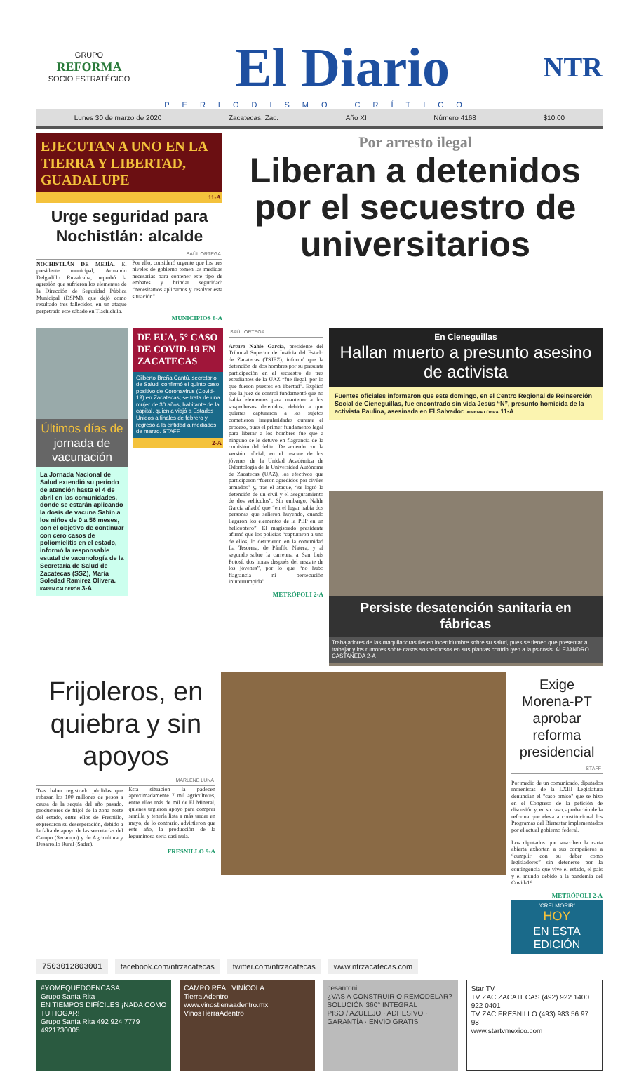GRUPO
REFORMA
SOCIO ESTRATÉGICO
El Diario
NTR
PERIODISMO CRÍTICO
Lunes 30 de marzo de 2020 Zacatecas, Zac. Año XI Número 4168 $10.00
EJECUTAN A UNO EN LA TIERRA Y LIBERTAD, GUADALUPE
11-A
Urge seguridad para Nochistlán: alcalde
SAÚL ORTEGA
NOCHISTLÁN DE MEJÍA. El presidente municipal, Armando Delgadillo Ruvalcaba, reprobó la agresión que sufrieron los elementos de la Dirección de Seguridad Pública Municipal (DSPM), que dejó como resultado tres fallecidos, en un ataque perpetrado este sábado en Tlachichila.
Por ello, consideró urgente que los tres niveles de gobierno tomen las medidas necesarias para contener este tipo de embates y brindar seguridad: “necesitamos aplicarnos y resolver esta situación”.
MUNICIPIOS 8-A
Por arresto ilegal
Liberan a detenidos por el secuestro de universitarios
Últimos días de jornada de vacunación
La Jornada Nacional de Salud extendió su periodo de atención hasta el 4 de abril en las comunidades, donde se estarán aplicando la dosis de vacuna Sabin a los niños de 0 a 56 meses, con el objetivo de continuar con cero casos de poliomielitis en el estado, informó la responsable estatal de vacunología de la Secretaría de Salud de Zacatecas (SSZ), María Soledad Ramírez Olivera. KAREN CALDERÓN 3-A
DE EUA, 5° CASO DE COVID-19 EN ZACATECAS
Gilberto Breña Cantú, secretario de Salud, confirmó el quinto caso positivo de Coronavirus (Covid-19) en Zacatecas; se trata de una mujer de 30 años, habitante de la capital, quien a viajó a Estados Unidos a finales de febrero y regresó a la entidad a mediados de marzo. STAFF
2-A
SAÚL ORTEGA
Arturo Nahle García, presidente del Tribunal Superior de Justicia del Estado de Zacatecas (TSJEZ), informó que la detención de dos hombres por su presunta participación en el secuestro de tres estudiantes de la UAZ “fue ilegal, por lo que fueron puestos en libertad”. Explicó que la juez de control fundamentó que no había elementos para mantener a los sospechosos detenidos, debido a que quienes capturaron a los sujetos cometieron irregularidades durante el proceso, pues el primer fundamento legal para liberar a los hombres fue que a ninguno se le detuvo en flagrancia de la comisión del delito. De acuerdo con la versión oficial, en el rescate de los jóvenes de la Unidad Académica de Odontología de la Universidad Autónoma de Zacatecas (UAZ), los efectivos que participaron “fueron agredidos por civiles armados” y, tras el ataque, “se logró la detención de un civil y el aseguramiento de dos vehículos”. Sin embargo, Nahle García añadió que “en el lugar había dos personas que salieron huyendo, cuando llegaron los elementos de la PEP en un helicóptero”. El magistrado presidente afirmó que los policías “capturaron a uno de ellos, lo detuvieron en la comunidad La Tesorera, de Pánfilo Natera, y al segundo sobre la carretera a San Luis Potosí, dos horas después del rescate de los jóvenes”, por lo que “no hubo flagrancia ni persecución ininterrumpida”.
METRÓPOLI 2-A
En Cieneguillas
Hallan muerto a presunto asesino de activista
Fuentes oficiales informaron que este domingo, en el Centro Regional de Reinserción Social de Cieneguillas, fue encontrado sin vida Jesús “N”, presunto homicida de la activista Paulina, asesinada en El Salvador. XIMENA LOERA 11-A
Persiste desatención sanitaria en fábricas
Trabajadores de las maquiladoras tienen incertidumbre sobre su salud, pues se tienen que presentar a trabajar y los rumores sobre casos sospechosos en sus plantas contribuyen a la psicosis. ALEJANDRO CASTAÑEDA 2-A
Frijoleros, en quiebra y sin apoyos
MARLENE LUNA
Tras haber registrado pérdidas que rebasan los 100 millones de pesos a causa de la sequía del año pasado, productores de frijol de la zona norte del estado, entre ellos de Fresnillo, expresaron su desesperación, debido a la falta de apoyo de las secretarías del Campo (Secampo) y de Agricultura y Desarrollo Rural (Sader).
Esta situación la padecen aproximadamente 7 mil agricultores, entre ellos más de mil de El Mineral, quienes urgieron apoyo para comprar semilla y tenerla lista a más tardar en mayo, de lo contrario, advirtieron que este año, la producción de la leguminosa sería casi nula.
FRESNILLO 9-A
Exige Morena-PT aprobar reforma presidencial
STAFF
Por medio de un comunicado, diputados morenistas de la LXIII Legislatura denuncian el "caso omiso" que se hizo en el Congreso de la petición de discusión y, en su caso, aprobación de la reforma que eleva a constitucional los Programas del Bienestar implementados por el actual gobierno federal.
Los diputados que suscriben la carta abierta exhortan a sus compañeros a “cumplir con su deber como legisladores” sin detenerse por la contingencia que vive el estado, el país y el mundo debido a la pandemia del Covid-19.
METRÓPOLI 2-A
‘CREÍ MORIR’
HOY
EN ESTA EDICIÓN
7503012803001 facebook.com/ntrzacatecas twitter.com/ntrzacatecas www.ntrzacatecas.com
#YOMEQUEDOENCASA
Grupo Santa Rita
EN TIEMPOS DIFÍCILES ¡NADA COMO TU HOGAR!
Grupo Santa Rita 492 924 7779 4921730005
CAMPO REAL VINÍCOLA
Tierra Adentro
www.vinostierraadentro.mx
VinosTierraAdentro
cesantoni
¿VAS A CONSTRUIR O REMODELAR?
SOLUCIÓN 360° INTEGRAL
PISO / AZULEJO · ADHESIVO · GARANTÍA · ENVÍO GRATIS
Star TV
TV ZAC ZACATECAS (492) 922 1400 922 0401
TV ZAC FRESNILLO (493) 983 56 97 98
www.startvmexico.com